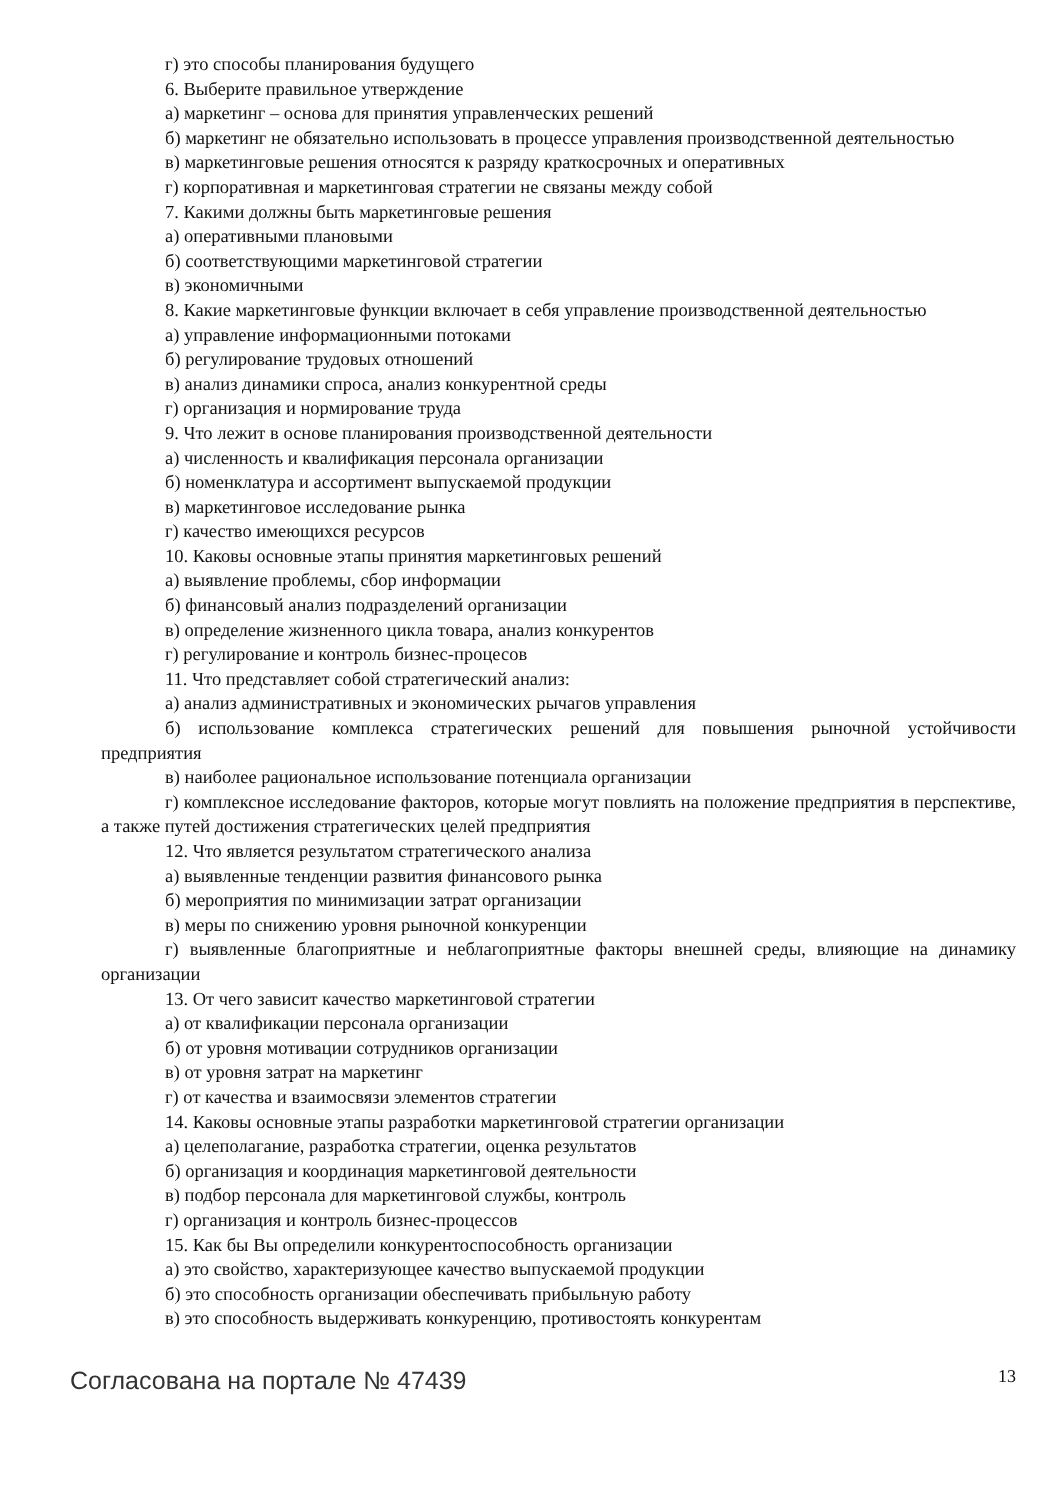г) это способы планирования будущего
6. Выберите правильное утверждение
а) маркетинг – основа для принятия управленческих решений
б) маркетинг не обязательно использовать в процессе управления производственной деятельностью
в) маркетинговые решения относятся к разряду краткосрочных и оперативных
г) корпоративная и маркетинговая стратегии не связаны между собой
7. Какими должны быть маркетинговые решения
а) оперативными плановыми
б) соответствующими маркетинговой стратегии
в) экономичными
8. Какие маркетинговые функции включает в себя управление производственной деятельностью
а) управление информационными потоками
б) регулирование трудовых отношений
в) анализ динамики спроса, анализ конкурентной среды
г) организация и нормирование труда
9. Что лежит в основе планирования производственной деятельности
а) численность и квалификация персонала организации
б) номенклатура и ассортимент выпускаемой продукции
в) маркетинговое исследование рынка
г) качество имеющихся ресурсов
10. Каковы основные этапы принятия маркетинговых решений
а) выявление проблемы, сбор информации
б) финансовый анализ подразделений организации
в) определение жизненного цикла товара, анализ конкурентов
г) регулирование и контроль бизнес-процесов
11. Что представляет собой стратегический анализ:
а) анализ административных и экономических рычагов управления
б) использование комплекса стратегических решений для повышения рыночной устойчивости предприятия
в) наиболее рациональное использование потенциала организации
г) комплексное исследование факторов, которые могут повлиять на положение предприятия в перспективе, а также путей достижения стратегических целей предприятия
12. Что является результатом стратегического анализа
а) выявленные тенденции развития финансового рынка
б) мероприятия по минимизации затрат организации
в) меры по снижению уровня рыночной конкуренции
г) выявленные благоприятные и неблагоприятные факторы внешней среды, влияющие на динамику организации
13. От чего зависит качество маркетинговой стратегии
а) от квалификации персонала организации
б) от уровня мотивации сотрудников организации
в) от уровня затрат на маркетинг
г) от качества и взаимосвязи элементов стратегии
14. Каковы основные этапы разработки маркетинговой стратегии организации
а) целеполагание, разработка стратегии, оценка результатов
б) организация и координация маркетинговой деятельности
в) подбор персонала для маркетинговой службы, контроль
г) организация и контроль бизнес-процессов
15. Как бы Вы определили конкурентоспособность организации
а) это свойство, характеризующее качество выпускаемой продукции
б) это способность организации обеспечивать прибыльную работу
в) это способность выдерживать конкуренцию, противостоять конкурентам
Согласована на портале № 47439 13